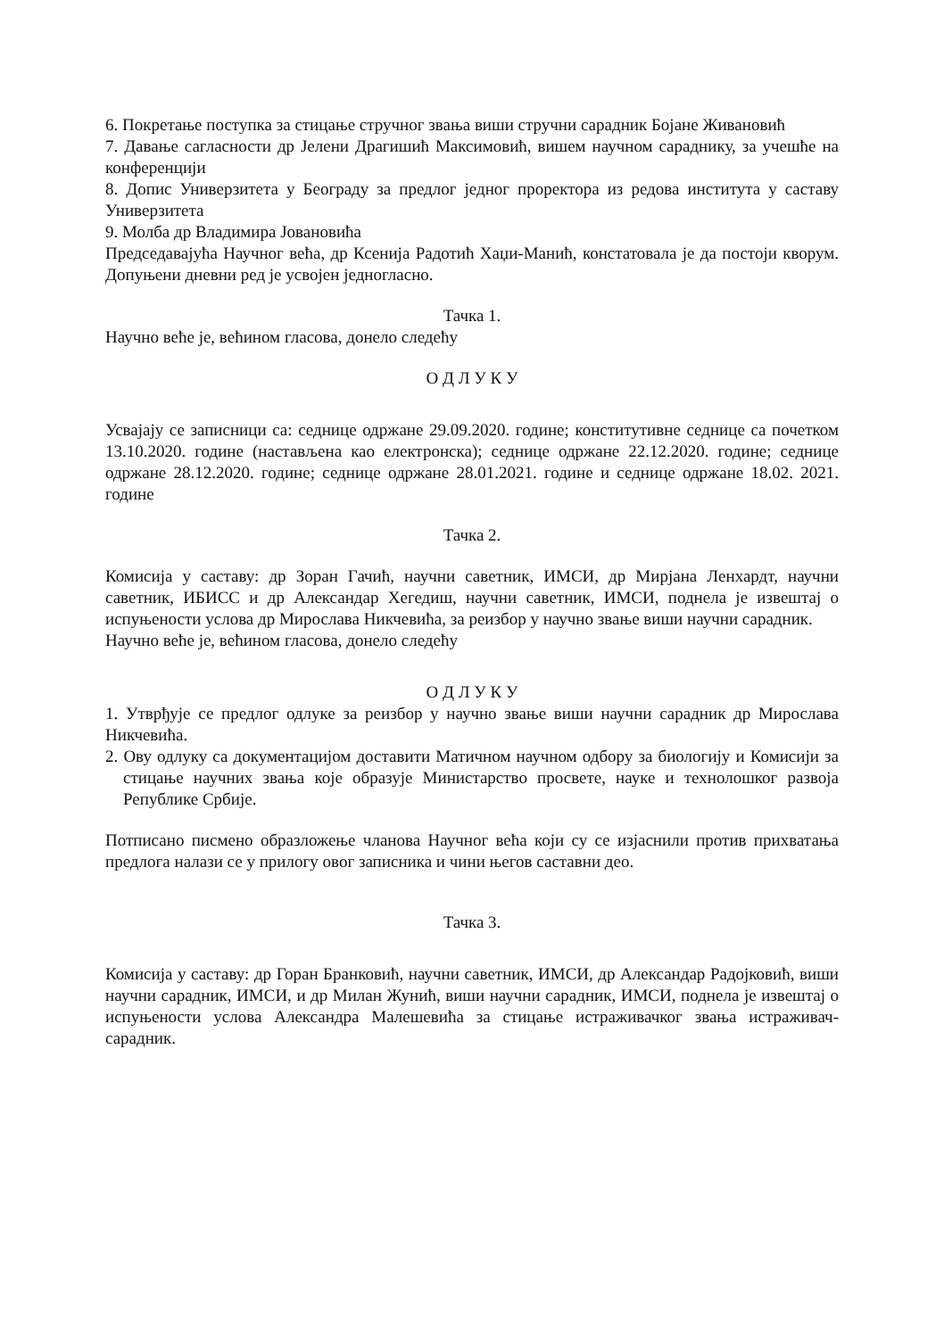6. Покретање поступка за стицање стручног звања виши стручни сарадник Бојане Живановић
7. Давање сагласности др Јелени Драгишић Максимовић, вишем научном сараднику, за учешће на конференцији
8. Допис Универзитета у Београду за предлог једног проректора из редова института у саставу Универзитета
9. Молба др Владимира Јовановића
Председавајућа Научног већа, др Ксенија Радотић Хаџи-Манић, констатовала је да постоји кворум. Допуњени дневни ред је усвојен једногласно.
Тачка 1.
Научно веће је, већином гласова, донело следећу
О Д Л У К У
Усвајају се записници са: седнице одржане 29.09.2020. године; конститутивне седнице са почетком 13.10.2020. године (настављена као електронска); седнице одржане 22.12.2020. године; седнице одржане 28.12.2020. године; седнице одржане 28.01.2021. године и седнице одржане 18.02. 2021. године
Тачка 2.
Комисија у саставу: др Зоран Гачић, научни саветник, ИМСИ, др Мирјана Ленхардт, научни саветник, ИБИСС и др Александар Хегедиш, научни саветник, ИМСИ, поднела је извештај о испуњености услова др Мирослава Никчевића, за реизбор у научно звање виши научни сарадник.
Научно веће је, већином гласова, донело следећу
О Д Л У К У
1. Утврђује се предлог одлуке за реизбор у научно звање виши научни сарадник др Мирослава Никчевића.
2. Ову одлуку са документацијом доставити Матичном научном одбору за биологију и Комисији за стицање научних звања које образује Министарство просвете, науке и технолошког развоја Републике Србије.
Потписано писмено образложење чланова Научног већа који су се изјаснили против прихватања предлога налази се у прилогу овог записника и чини његов саставни део.
Тачка 3.
Комисија у саставу: др Горан Бранковић, научни саветник, ИМСИ, др Александар Радојковић, виши научни сарадник, ИМСИ, и др Милан Жунић, виши научни сарадник, ИМСИ, поднела је извештај о испуњености услова Александра Малешевића за стицање истраживачког звања истраживач-сарадник.